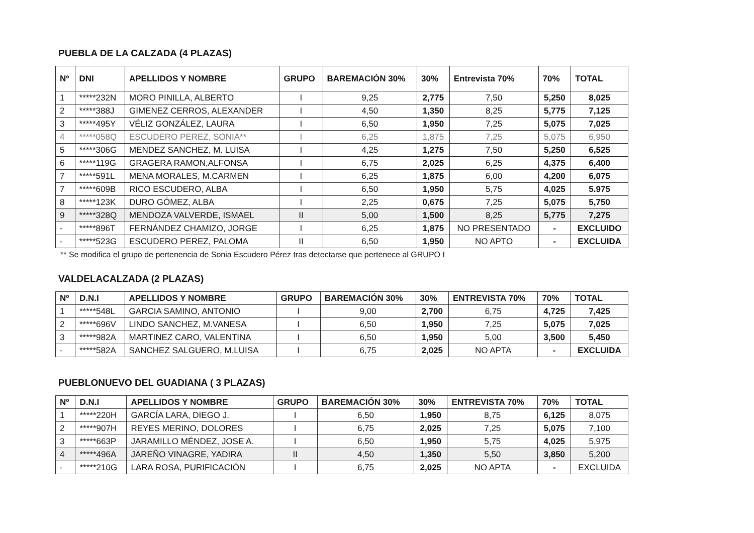PUEBLA DE LA CALZADA (4 PLAZAS)
| Nº | DNI | APELLIDOS Y NOMBRE | GRUPO | BAREMACIÓN 30% | 30% | Entrevista 70% | 70% | TOTAL |
| --- | --- | --- | --- | --- | --- | --- | --- | --- |
| 1 | *****232N | MORO PINILLA, ALBERTO | I | 9,25 | 2,775 | 7,50 | 5,250 | 8,025 |
| 2 | *****388J | GIMENEZ CERROS, ALEXANDER | I | 4,50 | 1,350 | 8,25 | 5,775 | 7,125 |
| 3 | *****495Y | VÉLIZ GONZÁLEZ, LAURA | I | 6,50 | 1,950 | 7,25 | 5,075 | 7,025 |
| 4 | *****058Q | ESCUDERO PEREZ, SONIA** | I | 6,25 | 1,875 | 7,25 | 5,075 | 6,950 |
| 5 | *****306G | MENDEZ SANCHEZ, M. LUISA | I | 4,25 | 1,275 | 7,50 | 5,250 | 6,525 |
| 6 | *****119G | GRAGERA RAMON,ALFONSA | I | 6,75 | 2,025 | 6,25 | 4,375 | 6,400 |
| 7 | *****591L | MENA MORALES, M.CARMEN | I | 6,25 | 1,875 | 6,00 | 4,200 | 6,075 |
| 7 | *****609B | RICO ESCUDERO, ALBA | I | 6,50 | 1,950 | 5,75 | 4,025 | 5.975 |
| 8 | *****123K | DURO GÓMEZ, ALBA | I | 2,25 | 0,675 | 7,25 | 5,075 | 5,750 |
| 9 | *****328Q | MENDOZA VALVERDE, ISMAEL | II | 5,00 | 1,500 | 8,25 | 5,775 | 7,275 |
| - | *****896T | FERNÁNDEZ CHAMIZO, JORGE | I | 6,25 | 1,875 | NO PRESENTADO | - | EXCLUIDO |
| - | *****523G | ESCUDERO PEREZ, PALOMA | II | 6,50 | 1,950 | NO APTO | - | EXCLUIDA |
** Se modifica el grupo de pertenencia de Sonia Escudero Pérez tras detectarse que pertenece al GRUPO I
VALDELACALZADA (2 PLAZAS)
| Nº | D.N.I | APELLIDOS Y NOMBRE | GRUPO | BAREMACIÓN 30% | 30% | ENTREVISTA 70% | 70% | TOTAL |
| --- | --- | --- | --- | --- | --- | --- | --- | --- |
| 1 | *****548L | GARCIA SAMINO, ANTONIO | I | 9,00 | 2,700 | 6,75 | 4,725 | 7,425 |
| 2 | *****696V | LINDO SANCHEZ, M.VANESA | I | 6,50 | 1,950 | 7,25 | 5,075 | 7,025 |
| 3 | *****982A | MARTINEZ CARO, VALENTINA | I | 6,50 | 1,950 | 5,00 | 3,500 | 5,450 |
| - | *****582A | SANCHEZ SALGUERO, M.LUISA | I | 6,75 | 2,025 | NO APTA | - | EXCLUIDA |
PUEBLONUEVO DEL GUADIANA ( 3 PLAZAS)
| Nº | D.N.I | APELLIDOS Y NOMBRE | GRUPO | BAREMACIÓN 30% | 30% | ENTREVISTA 70% | 70% | TOTAL |
| --- | --- | --- | --- | --- | --- | --- | --- | --- |
| 1 | *****220H | GARCÍA LARA, DIEGO J. | I | 6,50 | 1,950 | 8,75 | 6,125 | 8,075 |
| 2 | *****907H | REYES MERINO, DOLORES | I | 6,75 | 2,025 | 7,25 | 5,075 | 7,100 |
| 3 | *****663P | JARAMILLO MÉNDEZ, JOSE A. | I | 6,50 | 1,950 | 5,75 | 4,025 | 5,975 |
| 4 | *****496A | JAREÑO VINAGRE, YADIRA | II | 4,50 | 1,350 | 5,50 | 3,850 | 5,200 |
| - | *****210G | LARA ROSA, PURIFICACIÓN | I | 6,75 | 2,025 | NO APTA | - | EXCLUIDA |